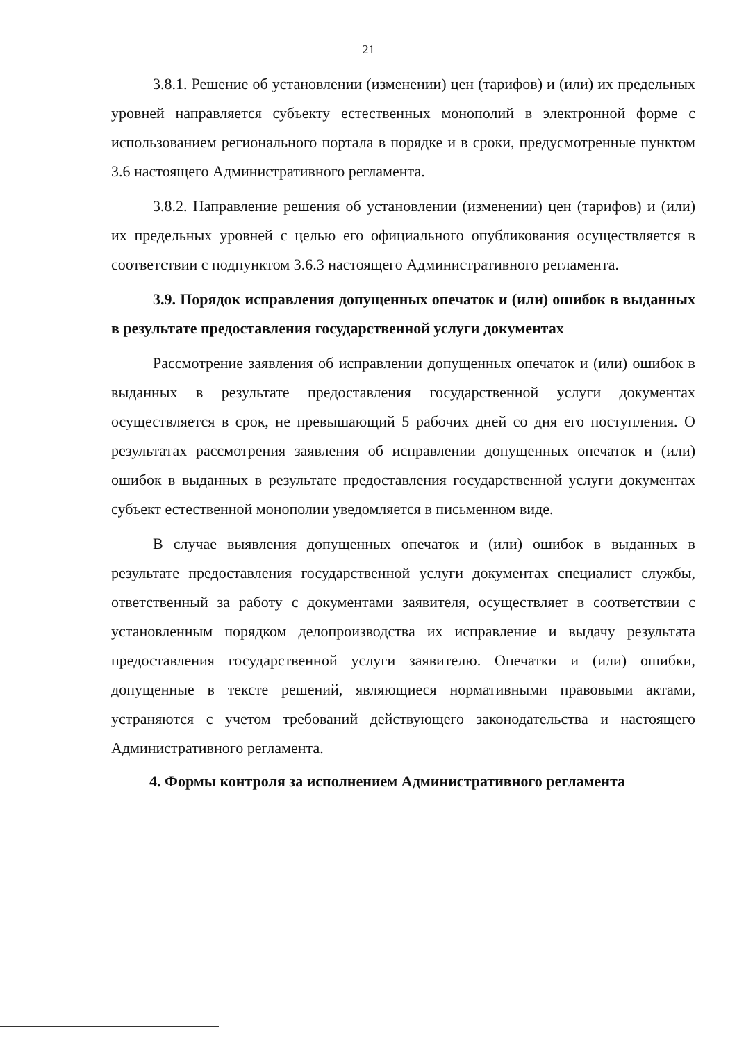21
3.8.1. Решение об установлении (изменении) цен (тарифов) и (или) их предельных уровней направляется субъекту естественных монополий в электронной форме с использованием регионального портала в порядке и в сроки, предусмотренные пунктом 3.6 настоящего Административного регламента.
3.8.2. Направление решения об установлении (изменении) цен (тарифов) и (или) их предельных уровней с целью его официального опубликования осуществляется в соответствии с подпунктом 3.6.3 настоящего Административного регламента.
3.9. Порядок исправления допущенных опечаток и (или) ошибок в выданных в результате предоставления государственной услуги документах
Рассмотрение заявления об исправлении допущенных опечаток и (или) ошибок в выданных в результате предоставления государственной услуги документах осуществляется в срок, не превышающий 5 рабочих дней со дня его поступления. О результатах рассмотрения заявления об исправлении допущенных опечаток и (или) ошибок в выданных в результате предоставления государственной услуги документах субъект естественной монополии уведомляется в письменном виде.
В случае выявления допущенных опечаток и (или) ошибок в выданных в результате предоставления государственной услуги документах специалист службы, ответственный за работу с документами заявителя, осуществляет в соответствии с установленным порядком делопроизводства их исправление и выдачу результата предоставления государственной услуги заявителю. Опечатки и (или) ошибки, допущенные в тексте решений, являющиеся нормативными правовыми актами, устраняются с учетом требований действующего законодательства и настоящего Административного регламента.
4. Формы контроля за исполнением Административного регламента